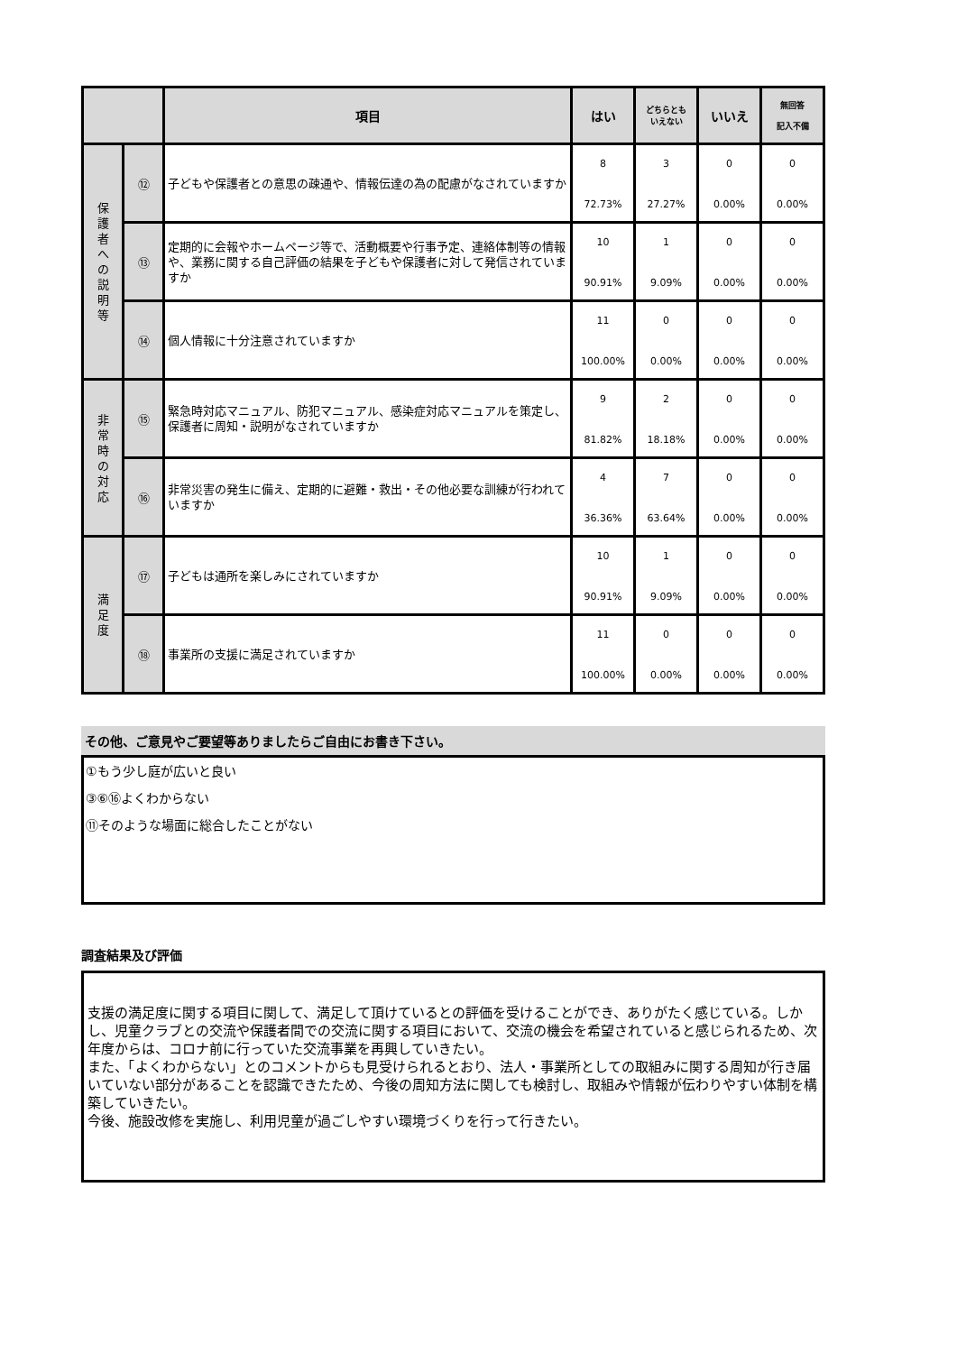| | | 項目 | はい | どちらとも いえない | いいえ | 無回答 記入不備 |
| --- | --- | --- | --- | --- | --- | --- |
| 保 護 者 へ の 説 明 等 | ⑫ | 子どもや保護者との意思の疎通や、情報伝達の為の配慮がなされていますか | 8 72.73% | 3 27.27% | 0 0.00% | 0 0.00% |
| | ⑬ | 定期的に会報やホームページ等で、活動概要や行事予定、連絡体制等の情報や、業務に関する自己評価の結果を子どもや保護者に対して発信されていますか | 10 90.91% | 1 9.09% | 0 0.00% | 0 0.00% |
| | ⑭ | 個人情報に十分注意されていますか | 11 100.00% | 0 0.00% | 0 0.00% | 0 0.00% |
| 非 常 時 の 対 応 | ⑮ | 緊急時対応マニュアル、防犯マニュアル、感染症対応マニュアルを策定し、保護者に周知・説明がなされていますか | 9 81.82% | 2 18.18% | 0 0.00% | 0 0.00% |
| | ⑯ | 非常災害の発生に備え、定期的に避難・救出・その他必要な訓練が行われていますか | 4 36.36% | 7 63.64% | 0 0.00% | 0 0.00% |
| 満 足 度 | ⑰ | 子どもは通所を楽しみにされていますか | 10 90.91% | 1 9.09% | 0 0.00% | 0 0.00% |
| | ⑱ | 事業所の支援に満足されていますか | 11 100.00% | 0 0.00% | 0 0.00% | 0 0.00% |
その他、ご意見やご要望等ありましたらご自由にお書き下さい。
①もう少し庭が広いと良い
③⑥⑯よくわからない
⑪そのような場面に総合したことがない
調査結果及び評価
支援の満足度に関する項目に関して、満足して頂けているとの評価を受けることができ、ありがたく感じている。しかし、児童クラブとの交流や保護者間での交流に関する項目において、交流の機会を希望されていると感じられるため、次年度からは、コロナ前に行っていた交流事業を再興していきたい。
また、「よくわからない」とのコメントからも見受けられるとおり、法人・事業所としての取組みに関する周知が行き届いていない部分があることを認識できたため、今後の周知方法に関しても検討し、取組みや情報が伝わりやすい体制を構築していきたい。
今後、施設改修を実施し、利用児童が過ごしやすい環境づくりを行って行きたい。